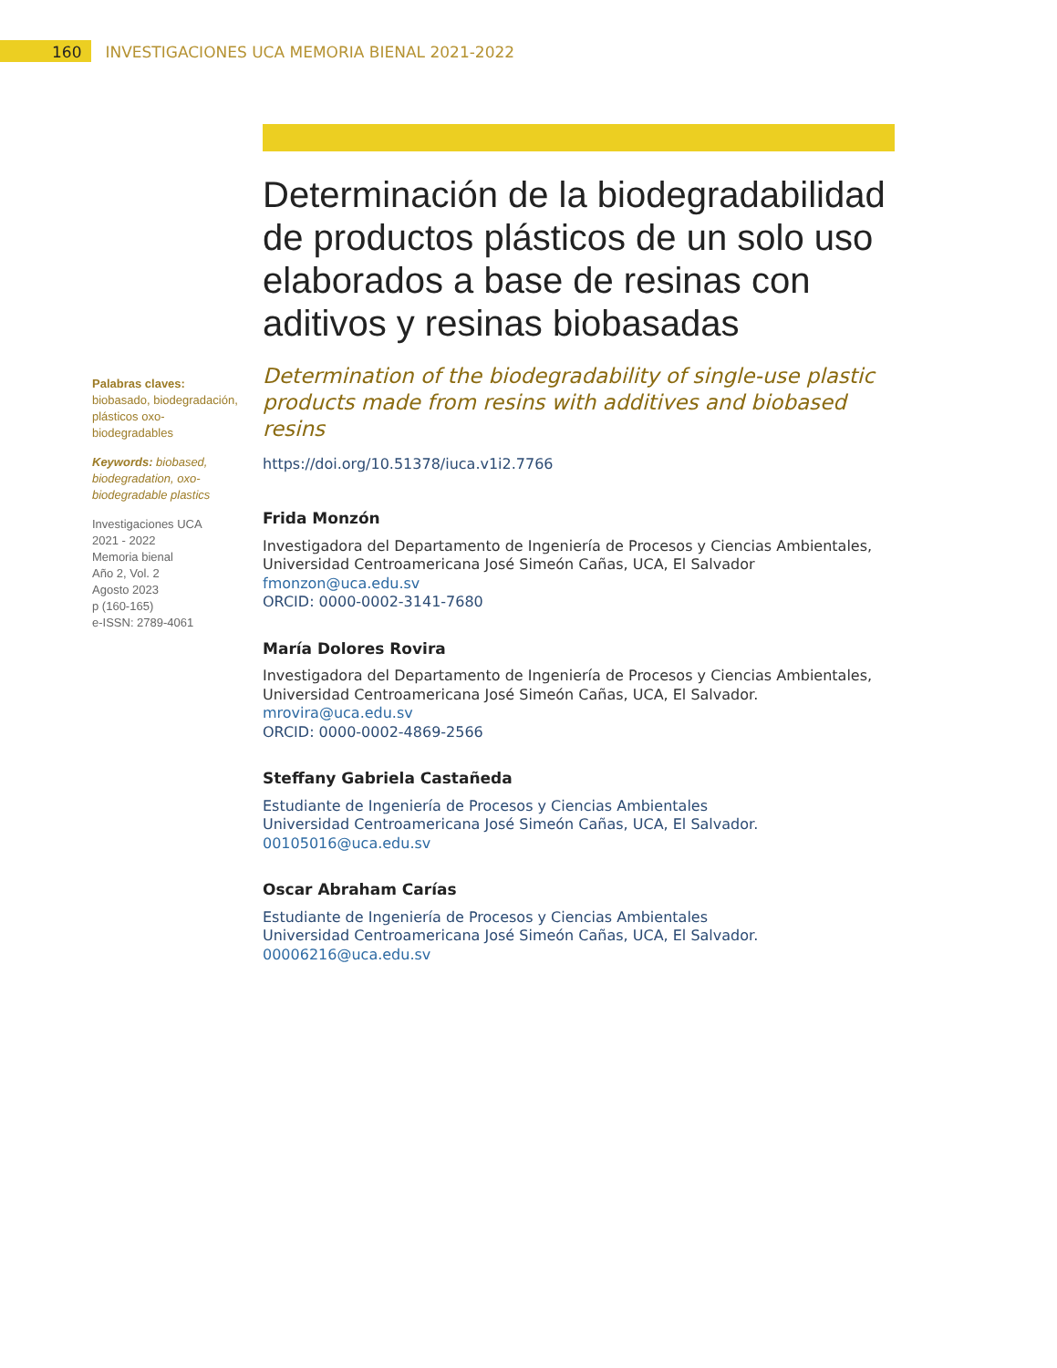160 INVESTIGACIONES UCA MEMORIA BIENAL 2021-2022
Palabras claves: biobasado, biodegradación, plásticos oxo-biodegradables
Keywords: biobased, biodegradation, oxo-biodegradable plastics
Investigaciones UCA
2021 - 2022
Memoria bienal
Año 2, Vol. 2
Agosto 2023
p (160-165)
e-ISSN: 2789-4061
Determinación de la biodegradabilidad de productos plásticos de un solo uso elaborados a base de resinas con aditivos y resinas biobasadas
Determination of the biodegradability of single-use plastic products made from resins with additives and biobased resins
https://doi.org/10.51378/iuca.v1i2.7766
Frida Monzón
Investigadora del Departamento de Ingeniería de Procesos y Ciencias Ambientales, Universidad Centroamericana José Simeón Cañas, UCA, El Salvador
fmonzon@uca.edu.sv
ORCID: 0000-0002-3141-7680
María Dolores Rovira
Investigadora del Departamento de Ingeniería de Procesos y Ciencias Ambientales, Universidad Centroamericana José Simeón Cañas, UCA, El Salvador.
mrovira@uca.edu.sv
ORCID: 0000-0002-4869-2566
Steffany Gabriela Castañeda
Estudiante de Ingeniería de Procesos y Ciencias Ambientales
Universidad Centroamericana José Simeón Cañas, UCA, El Salvador.
00105016@uca.edu.sv
Oscar Abraham Carías
Estudiante de Ingeniería de Procesos y Ciencias Ambientales
Universidad Centroamericana José Simeón Cañas, UCA, El Salvador.
00006216@uca.edu.sv